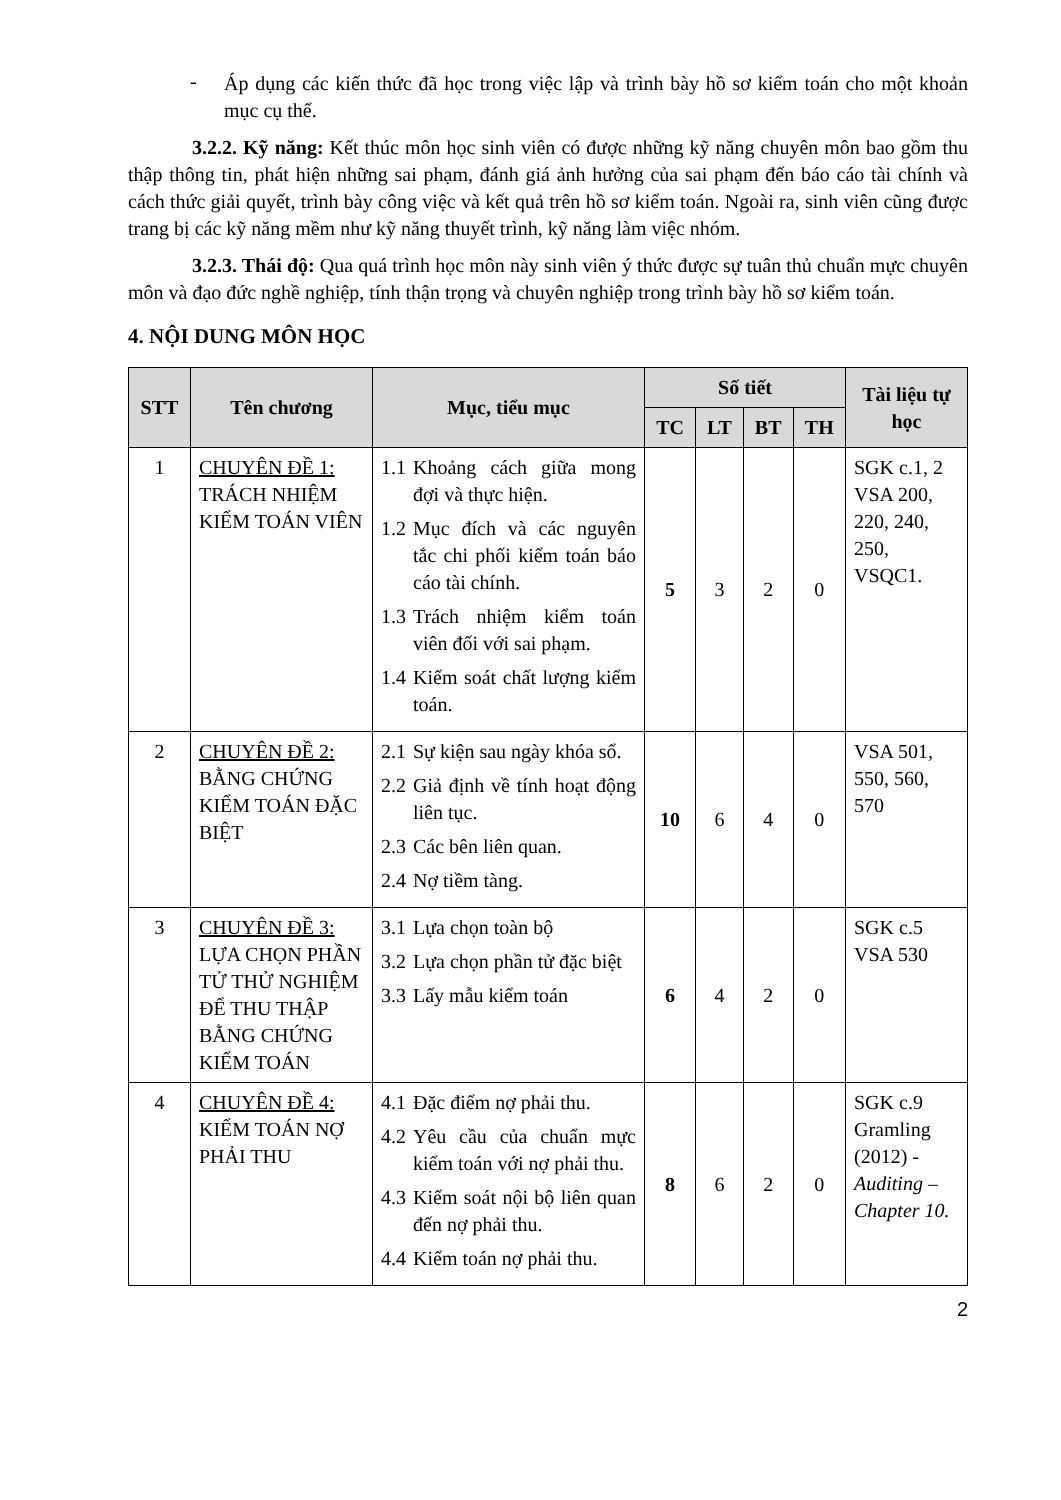-
Áp dụng các kiến thức đã học trong việc lập và trình bày hồ sơ kiểm toán cho một khoản mục cụ thể.
3.2.2. Kỹ năng: Kết thúc môn học sinh viên có được những kỹ năng chuyên môn bao gồm thu thập thông tin, phát hiện những sai phạm, đánh giá ảnh hưởng của sai phạm đến báo cáo tài chính và cách thức giải quyết, trình bày công việc và kết quả trên hồ sơ kiểm toán. Ngoài ra, sinh viên cũng được trang bị các kỹ năng mềm như kỹ năng thuyết trình, kỹ năng làm việc nhóm.
3.2.3. Thái độ: Qua quá trình học môn này sinh viên ý thức được sự tuân thủ chuẩn mực chuyên môn và đạo đức nghề nghiệp, tính thận trọng và chuyên nghiệp trong trình bày hồ sơ kiểm toán.
4. NỘI DUNG MÔN HỌC
| STT | Tên chương | Mục, tiểu mục | Số tiết | | | | Tài liệu tự học |
| --- | --- | --- | --- | --- | --- | --- | --- |
| | | | TC | LT | BT | TH | |
| 1 | CHUYÊN ĐỀ 1: TRÁCH NHIỆM KIỂM TOÁN VIÊN | 1.1 Khoảng cách giữa mong đợi và thực hiện. 1.2 Mục đích và các nguyên tắc chi phối kiểm toán báo cáo tài chính. 1.3 Trách nhiệm kiểm toán viên đối với sai phạm. 1.4 Kiểm soát chất lượng kiểm toán. | 5 | 3 | 2 | 0 | SGK c.1, 2 VSA 200, 220, 240, 250, VSQC1. |
| 2 | CHUYÊN ĐỀ 2: BẰNG CHỨNG KIỂM TOÁN ĐẶC BIỆT | 2.1 Sự kiện sau ngày khóa sổ. 2.2 Giả định về tính hoạt động liên tục. 2.3 Các bên liên quan. 2.4 Nợ tiềm tàng. | 10 | 6 | 4 | 0 | VSA 501, 550, 560, 570 |
| 3 | CHUYÊN ĐỀ 3: LỰA CHỌN PHẦN TỬ THỬ NGHIỆM ĐỂ THU THẬP BẰNG CHỨNG KIỂM TOÁN | 3.1 Lựa chọn toàn bộ 3.2 Lựa chọn phần tử đặc biệt 3.3 Lấy mẫu kiểm toán | 6 | 4 | 2 | 0 | SGK c.5 VSA 530 |
| 4 | CHUYÊN ĐỀ 4: KIỂM TOÁN NỢ PHẢI THU | 4.1 Đặc điểm nợ phải thu. 4.2 Yêu cầu của chuẩn mực kiểm toán với nợ phải thu. 4.3 Kiểm soát nội bộ liên quan đến nợ phải thu. 4.4 Kiểm toán nợ phải thu. | 8 | 6 | 2 | 0 | SGK c.9 Gramling (2012) - Auditing – Chapter 10. |
2